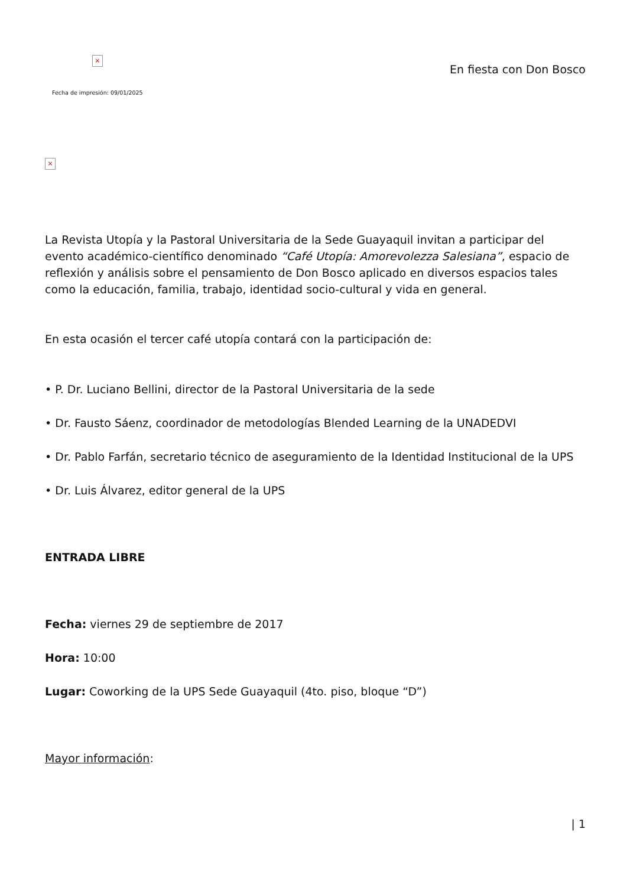×
Fecha de impresión: 09/01/2025
En fiesta con Don Bosco
×
La Revista Utopía y la Pastoral Universitaria de la Sede Guayaquil invitan a participar del evento académico-científico denominado “Café Utopía: Amorevolezza Salesiana”, espacio de reflexión y análisis sobre el pensamiento de Don Bosco aplicado en diversos espacios tales como la educación, familia, trabajo, identidad socio-cultural y vida en general.
En esta ocasión el tercer café utopía contará con la participación de:
• P. Dr. Luciano Bellini, director de la Pastoral Universitaria de la sede
• Dr. Fausto Sáenz, coordinador de metodologías Blended Learning de la UNADEDVI
• Dr. Pablo Farfán, secretario técnico de aseguramiento de la Identidad Institucional de la UPS
• Dr. Luis Álvarez, editor general de la UPS
ENTRADA LIBRE
Fecha: viernes 29 de septiembre de 2017
Hora: 10:00
Lugar: Coworking de la UPS Sede Guayaquil (4to. piso, bloque “D”)
Mayor información:
| 1